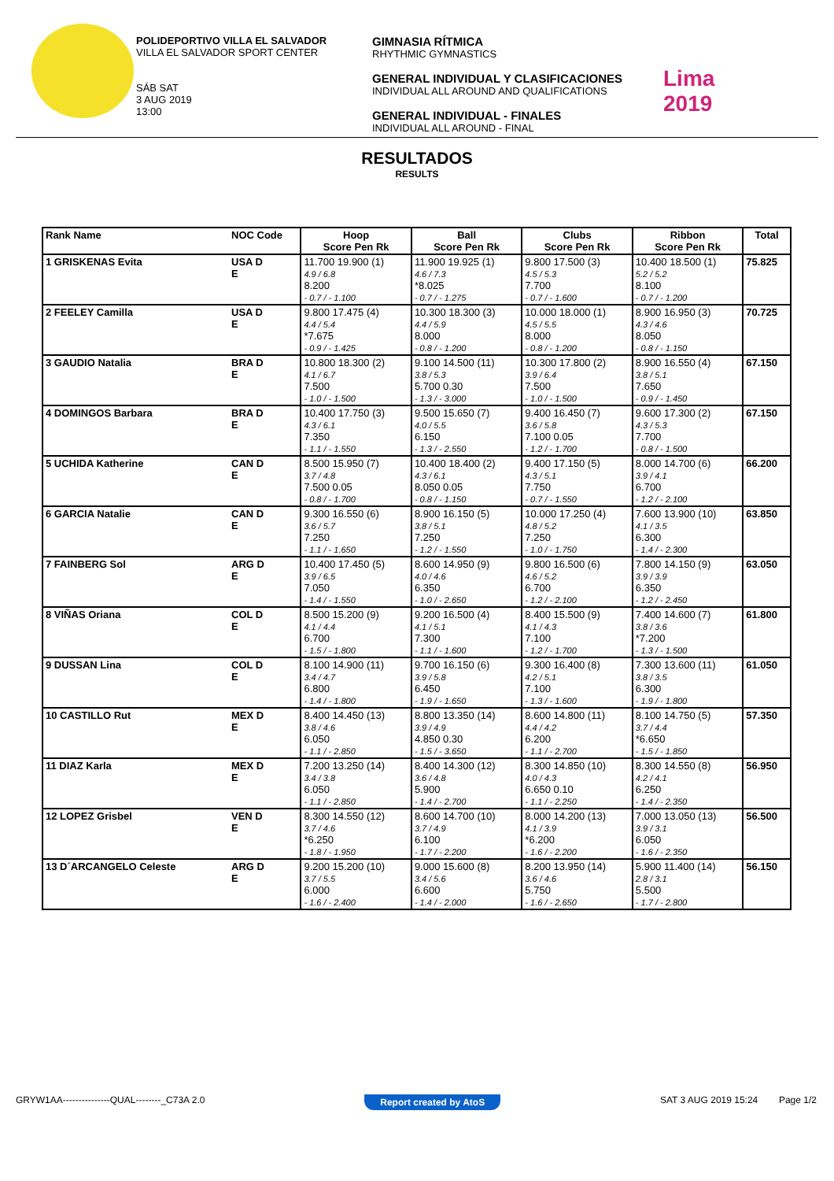POLIDEPORTIVO VILLA EL SALVADOR
VILLA EL SALVADOR SPORT CENTER
SÁB SAT
3 AUG 2019
13:00
GIMNASIA RÍTMICA
RHYTHMIC GYMNASTICS
GENERAL INDIVIDUAL Y CLASIFICACIONES
INDIVIDUAL ALL AROUND AND QUALIFICATIONS
GENERAL INDIVIDUAL - FINALES
INDIVIDUAL ALL AROUND - FINAL
Lima
2019
RESULTADOS
RESULTS
| Rank Name | NOC Code | Hoop Score Pen Rk | Ball Score Pen Rk | Clubs Score Pen Rk | Ribbon Score Pen Rk | Total |
| --- | --- | --- | --- | --- | --- | --- |
| 1 GRISKENAS Evita | USA D E | 11.700 19.900 (1) 4.9 / 6.8 8.200 - 0.7 / - 1.100 | 11.900 19.925 (1) 4.6 / 7.3 *8.025 - 0.7 / - 1.275 | 9.800 17.500 (3) 4.5 / 5.3 7.700 - 0.7 / - 1.600 | 10.400 18.500 (1) 5.2 / 5.2 8.100 - 0.7 / - 1.200 | 75.825 |
| 2 FEELEY Camilla | USA D E | 9.800 17.475 (4) 4.4 / 5.4 *7.675 - 0.9 / - 1.425 | 10.300 18.300 (3) 4.4 / 5.9 8.000 - 0.8 / - 1.200 | 10.000 18.000 (1) 4.5 / 5.5 8.000 - 0.8 / - 1.200 | 8.900 16.950 (3) 4.3 / 4.6 8.050 - 0.8 / - 1.150 | 70.725 |
| 3 GAUDIO Natalia | BRA D E | 10.800 18.300 (2) 4.1 / 6.7 7.500 - 1.0 / - 1.500 | 9.100 14.500 (11) 3.8 / 5.3 5.700 0.30 - 1.3 / - 3.000 | 10.300 17.800 (2) 3.9 / 6.4 7.500 - 1.0 / - 1.500 | 8.900 16.550 (4) 3.8 / 5.1 7.650 - 0.9 / - 1.450 | 67.150 |
| 4 DOMINGOS Barbara | BRA D E | 10.400 17.750 (3) 4.3 / 6.1 7.350 - 1.1 / - 1.550 | 9.500 15.650 (7) 4.0 / 5.5 6.150 - 1.3 / - 2.550 | 9.400 16.450 (7) 3.6 / 5.8 7.100 0.05 - 1.2 / - 1.700 | 9.600 17.300 (2) 4.3 / 5.3 7.700 - 0.8 / - 1.500 | 67.150 |
| 5 UCHIDA Katherine | CAN D E | 8.500 15.950 (7) 3.7 / 4.8 7.500 0.05 - 0.8 / - 1.700 | 10.400 18.400 (2) 4.3 / 6.1 8.050 0.05 - 0.8 / - 1.150 | 9.400 17.150 (5) 4.3 / 5.1 7.750 - 0.7 / - 1.550 | 8.000 14.700 (6) 3.9 / 4.1 6.700 - 1.2 / - 2.100 | 66.200 |
| 6 GARCIA Natalie | CAN D E | 9.300 16.550 (6) 3.6 / 5.7 7.250 - 1.1 / - 1.650 | 8.900 16.150 (5) 3.8 / 5.1 7.250 - 1.2 / - 1.550 | 10.000 17.250 (4) 4.8 / 5.2 7.250 - 1.0 / - 1.750 | 7.600 13.900 (10) 4.1 / 3.5 6.300 - 1.4 / - 2.300 | 63.850 |
| 7 FAINBERG Sol | ARG D E | 10.400 17.450 (5) 3.9 / 6.5 7.050 - 1.4 / - 1.550 | 8.600 14.950 (9) 4.0 / 4.6 6.350 - 1.0 / - 2.650 | 9.800 16.500 (6) 4.6 / 5.2 6.700 - 1.2 / - 2.100 | 7.800 14.150 (9) 3.9 / 3.9 6.350 - 1.2 / - 2.450 | 63.050 |
| 8 VIÑAS Oriana | COL D E | 8.500 15.200 (9) 4.1 / 4.4 6.700 - 1.5 / - 1.800 | 9.200 16.500 (4) 4.1 / 5.1 7.300 - 1.1 / - 1.600 | 8.400 15.500 (9) 4.1 / 4.3 7.100 - 1.2 / - 1.700 | 7.400 14.600 (7) 3.8 / 3.6 *7.200 - 1.3 / - 1.500 | 61.800 |
| 9 DUSSAN Lina | COL D E | 8.100 14.900 (11) 3.4 / 4.7 6.800 - 1.4 / - 1.800 | 9.700 16.150 (6) 3.9 / 5.8 6.450 - 1.9 / - 1.650 | 9.300 16.400 (8) 4.2 / 5.1 7.100 - 1.3 / - 1.600 | 7.300 13.600 (11) 3.8 / 3.5 6.300 - 1.9 / - 1.800 | 61.050 |
| 10 CASTILLO Rut | MEX D E | 8.400 14.450 (13) 3.8 / 4.6 6.050 - 1.1 / - 2.850 | 8.800 13.350 (14) 3.9 / 4.9 4.850 0.30 - 1.5 / - 3.650 | 8.600 14.800 (11) 4.4 / 4.2 6.200 - 1.1 / - 2.700 | 8.100 14.750 (5) 3.7 / 4.4 *6.650 - 1.5 / - 1.850 | 57.350 |
| 11 DIAZ Karla | MEX D E | 7.200 13.250 (14) 3.4 / 3.8 6.050 - 1.1 / - 2.850 | 8.400 14.300 (12) 3.6 / 4.8 5.900 - 1.4 / - 2.700 | 8.300 14.850 (10) 4.0 / 4.3 6.650 0.10 - 1.1 / - 2.250 | 8.300 14.550 (8) 4.2 / 4.1 6.250 - 1.4 / - 2.350 | 56.950 |
| 12 LOPEZ Grisbel | VEN D E | 8.300 14.550 (12) 3.7 / 4.6 *6.250 - 1.8 / - 1.950 | 8.600 14.700 (10) 3.7 / 4.9 6.100 - 1.7 / - 2.200 | 8.000 14.200 (13) 4.1 / 3.9 *6.200 - 1.6 / - 2.200 | 7.000 13.050 (13) 3.9 / 3.1 6.050 - 1.6 / - 2.350 | 56.500 |
| 13 D´ARCANGELO Celeste | ARG D E | 9.200 15.200 (10) 3.7 / 5.5 6.000 - 1.6 / - 2.400 | 9.000 15.600 (8) 3.4 / 5.6 6.600 - 1.4 / - 2.000 | 8.200 13.950 (14) 3.6 / 4.6 5.750 - 1.6 / - 2.650 | 5.900 11.400 (14) 2.8 / 3.1 5.500 - 1.7 / - 2.800 | 56.150 |
GRYW1AA---------------QUAL--------_C73A 2.0 Report created by AtoS SAT 3 AUG 2019 15:24 Page 1/2